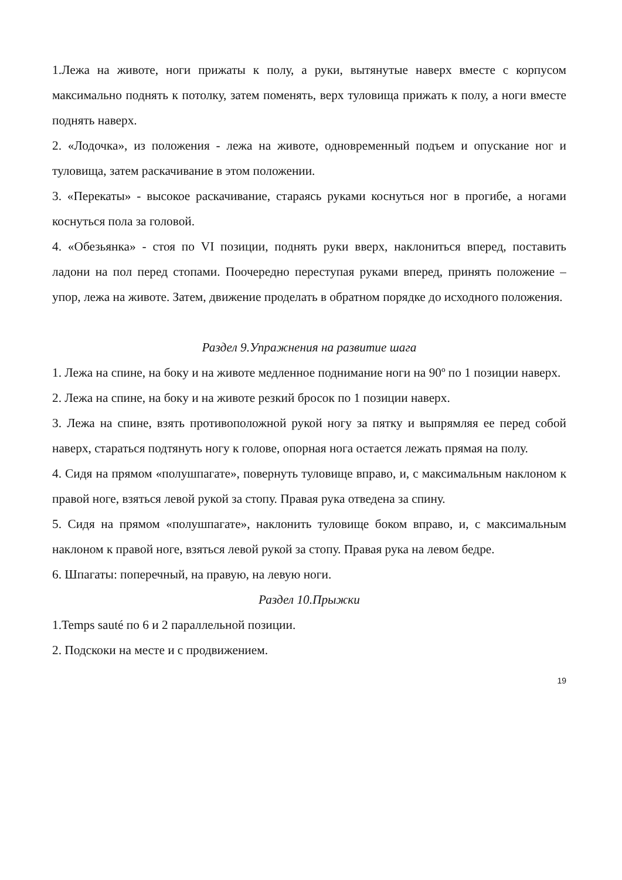1.Лежа на животе, ноги прижаты к полу, а руки, вытянутые наверх вместе с корпусом максимально поднять к потолку, затем поменять, верх туловища прижать к полу, а ноги вместе поднять наверх.
2. «Лодочка», из положения - лежа на животе, одновременный подъем и опускание ног и туловища, затем раскачивание в этом положении.
3. «Перекаты» - высокое раскачивание, стараясь руками коснуться ног в прогибе, а ногами коснуться пола за головой.
4. «Обезьянка» - стоя по VI позиции, поднять руки вверх, наклониться вперед, поставить ладони на пол перед стопами. Поочередно переступая руками вперед, принять положение – упор, лежа на животе. Затем, движение проделать в обратном порядке до исходного положения.
Раздел 9.Упражнения на развитие шага
1. Лежа на спине, на боку и на животе медленное поднимание ноги на 90º по 1 позиции наверх.
2. Лежа на спине, на боку и на животе резкий бросок по 1 позиции наверх.
3. Лежа на спине, взять противоположной рукой ногу за пятку и выпрямляя ее перед собой наверх, стараться подтянуть ногу к голове, опорная нога остается лежать прямая на полу.
4. Сидя на прямом «полушпагате», повернуть туловище вправо, и, с максимальным наклоном к правой ноге, взяться левой рукой за стопу. Правая рука отведена за спину.
5. Сидя на прямом «полушпагате», наклонить туловище боком вправо, и, с максимальным наклоном к правой ноге, взяться левой рукой за стопу. Правая рука на левом бедре.
6. Шпагаты: поперечный, на правую, на левую ноги.
Раздел 10.Прыжки
1.Temps sauté по 6 и 2 параллельной позиции.
2. Подскоки на месте и с продвижением.
19